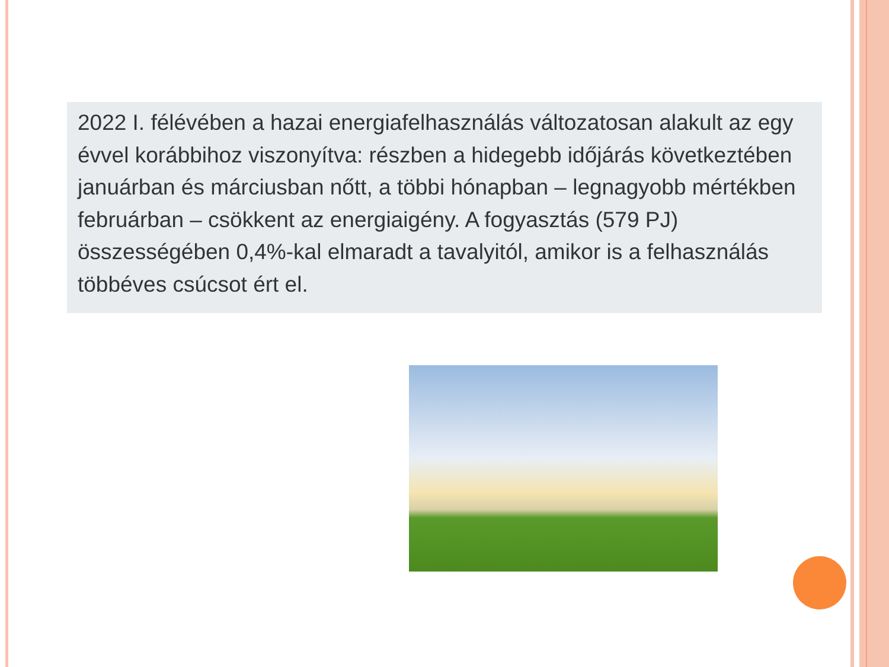2022 I. félévében a hazai energiafelhasználás változatosan alakult az egy évvel korábbihoz viszonyítva: részben a hidegebb időjárás következtében januárban és márciusban nőtt, a többi hónapban – legnagyobb mértékben februárban – csökkent az energiaigény. A fogyasztás (579 PJ) összességében 0,4%-kal elmaradt a tavalyitól, amikor is a felhasználás többéves csúcsot ért el.